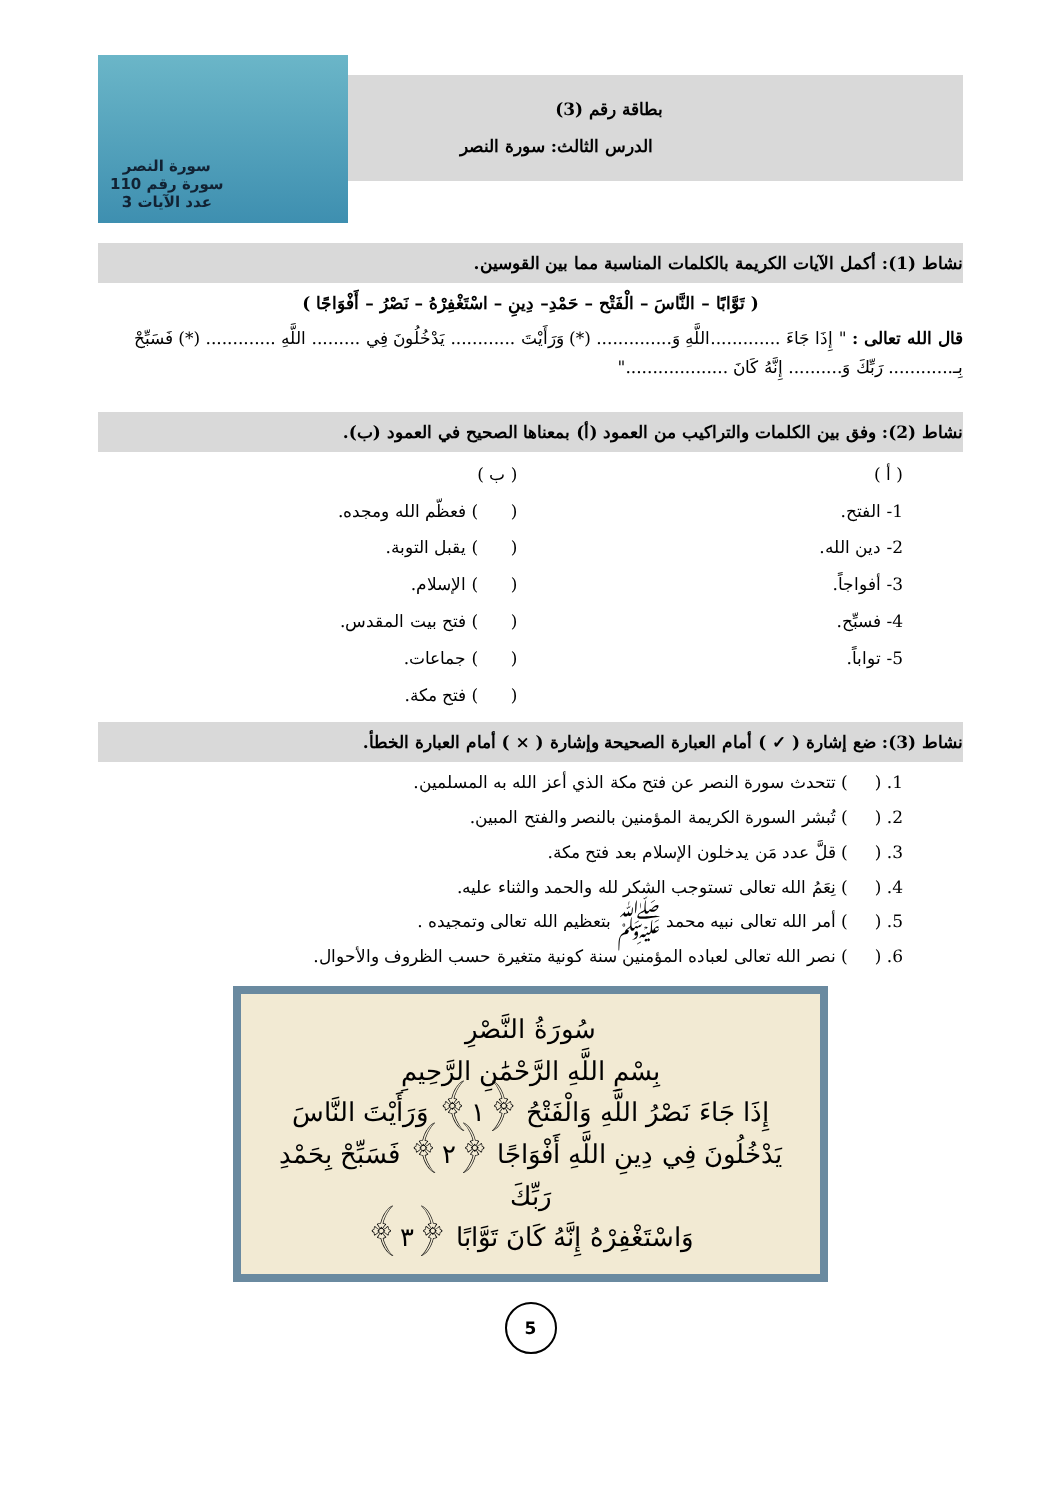بطاقة رقم (3)
الدرس الثالث: سورة النصر
سورة النصر
سورة رقم 110
عدد الآيات 3
نشاط (1): أكمل الآيات الكريمة بالكلمات المناسبة مما بين القوسين.
( تَوَّابًا – النَّاسَ – الْفَتْح – حَمْدِ– دِينِ – اسْتَغْفِرْهُ – نَصْرُ – أَفْوَاجًا )
قال الله تعالى : " إِذَا جَاءَ .............اللَّهِ وَ.............. (*) وَرَأَيْتَ ............ يَدْخُلُونَ فِي ......... اللَّهِ ............. (*) فَسَبِّحْ بِـ............ رَبِّكَ وَ.......... إِنَّهُ كَانَ ..................."
نشاط (2): وفق بين الكلمات والتراكيب من العمود (أ) بمعناها الصحيح في العمود (ب).
( أ )
1- الفتح.
2- دين الله.
3- أفواجاً.
4- فسبِّح.
5- تواباً.
( ب )
( ) فعظّم الله ومجده.
( ) يقبل التوبة.
( ) الإسلام.
( ) فتح بيت المقدس.
( ) جماعات.
( ) فتح مكة.
نشاط (3): ضع إشارة ( ✓ ) أمام العبارة الصحيحة وإشارة ( × ) أمام العبارة الخطأ.
1. ( ) تتحدث سورة النصر عن فتح مكة الذي أعز الله به المسلمين.
2. ( ) تُبشر السورة الكريمة المؤمنين بالنصر والفتح المبين.
3. ( ) قلَّ عدد مَن يدخلون الإسلام بعد فتح مكة.
4. ( ) نِعَمُ الله تعالى تستوجب الشكر لله والحمد والثناء عليه.
5. ( ) أمر الله تعالى نبيه محمد ﷺ بتعظيم الله تعالى وتمجيده .
6. ( ) نصر الله تعالى لعباده المؤمنين سنة كونية متغيرة حسب الظروف والأحوال.
سُورَةُ النَّصْرِ
بِسْمِ اللَّهِ الرَّحْمَٰنِ الرَّحِيمِ
إِذَا جَاءَ نَصْرُ اللَّهِ وَالْفَتْحُ ﴿١﴾ وَرَأَيْتَ النَّاسَ
يَدْخُلُونَ فِي دِينِ اللَّهِ أَفْوَاجًا ﴿٢﴾ فَسَبِّحْ بِحَمْدِ رَبِّكَ
وَاسْتَغْفِرْهُ إِنَّهُ كَانَ تَوَّابًا ﴿٣﴾
5